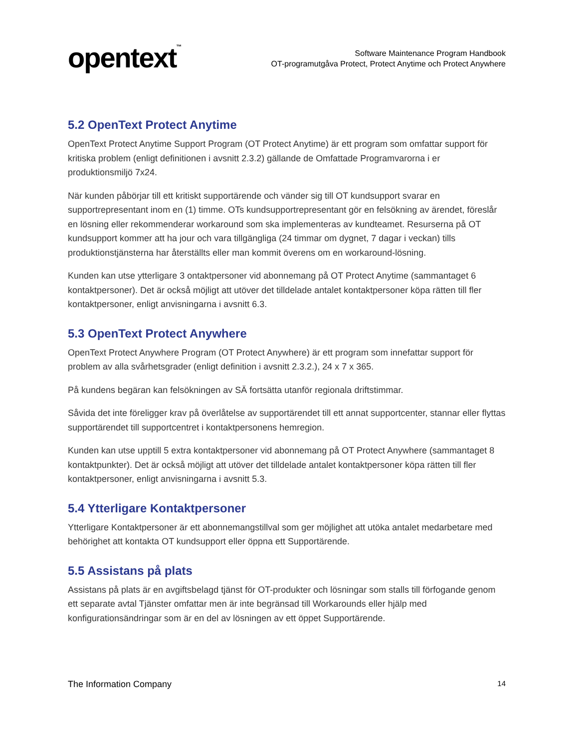opentext<sup>™</sup>
Software Maintenance Program Handbook
OT-programutgåva Protect, Protect Anytime och Protect Anywhere
5.2 OpenText Protect Anytime
OpenText Protect Anytime Support Program (OT Protect Anytime) är ett program som omfattar support för kritiska problem (enligt definitionen i avsnitt 2.3.2) gällande de Omfattade Programvarorna i er produktionsmiljö 7x24.
När kunden påbörjar till ett kritiskt supportärende och vänder sig till OT kundsupport svarar en supportrepresentant inom en (1) timme. OTs kundsupportrepresentant gör en felsökning av ärendet, föreslår en lösning eller rekommenderar workaround som ska implementeras av kundteamet. Resurserna på OT kundsupport kommer att ha jour och vara tillgängliga (24 timmar om dygnet, 7 dagar i veckan) tills produktionstjänsterna har återställts eller man kommit överens om en workaround-lösning.
Kunden kan utse ytterligare 3 ontaktpersoner vid abonnemang på OT Protect Anytime (sammantaget 6 kontaktpersoner). Det är också möjligt att utöver det tilldelade antalet kontaktpersoner köpa rätten till fler kontaktpersoner, enligt anvisningarna i avsnitt 6.3.
5.3 OpenText Protect Anywhere
OpenText Protect Anywhere Program (OT Protect Anywhere) är ett program som innefattar support för problem av alla svårhetsgrader (enligt definition i avsnitt 2.3.2.), 24 x 7 x 365.
På kundens begäran kan felsökningen av SÄ fortsätta utanför regionala driftstimmar.
Såvida det inte föreligger krav på överlåtelse av supportärendet till ett annat supportcenter, stannar eller flyttas supportärendet till supportcentret i kontaktpersonens hemregion.
Kunden kan utse upptill 5 extra kontaktpersoner vid abonnemang på OT Protect Anywhere (sammantaget 8 kontaktpunkter). Det är också möjligt att utöver det tilldelade antalet kontaktpersoner köpa rätten till fler kontaktpersoner, enligt anvisningarna i avsnitt 5.3.
5.4 Ytterligare Kontaktpersoner
Ytterligare Kontaktpersoner är ett abonnemangstillval som ger möjlighet att utöka antalet medarbetare med behörighet att kontakta OT kundsupport eller öppna ett Supportärende.
5.5 Assistans på plats
Assistans på plats är en avgiftsbelagd tjänst för OT-produkter och lösningar som stalls till förfogande genom ett separate avtal Tjänster omfattar men är inte begränsad till Workarounds eller hjälp med konfigurationsändringar som är en del av lösningen av ett öppet Supportärende.
The Information Company 14